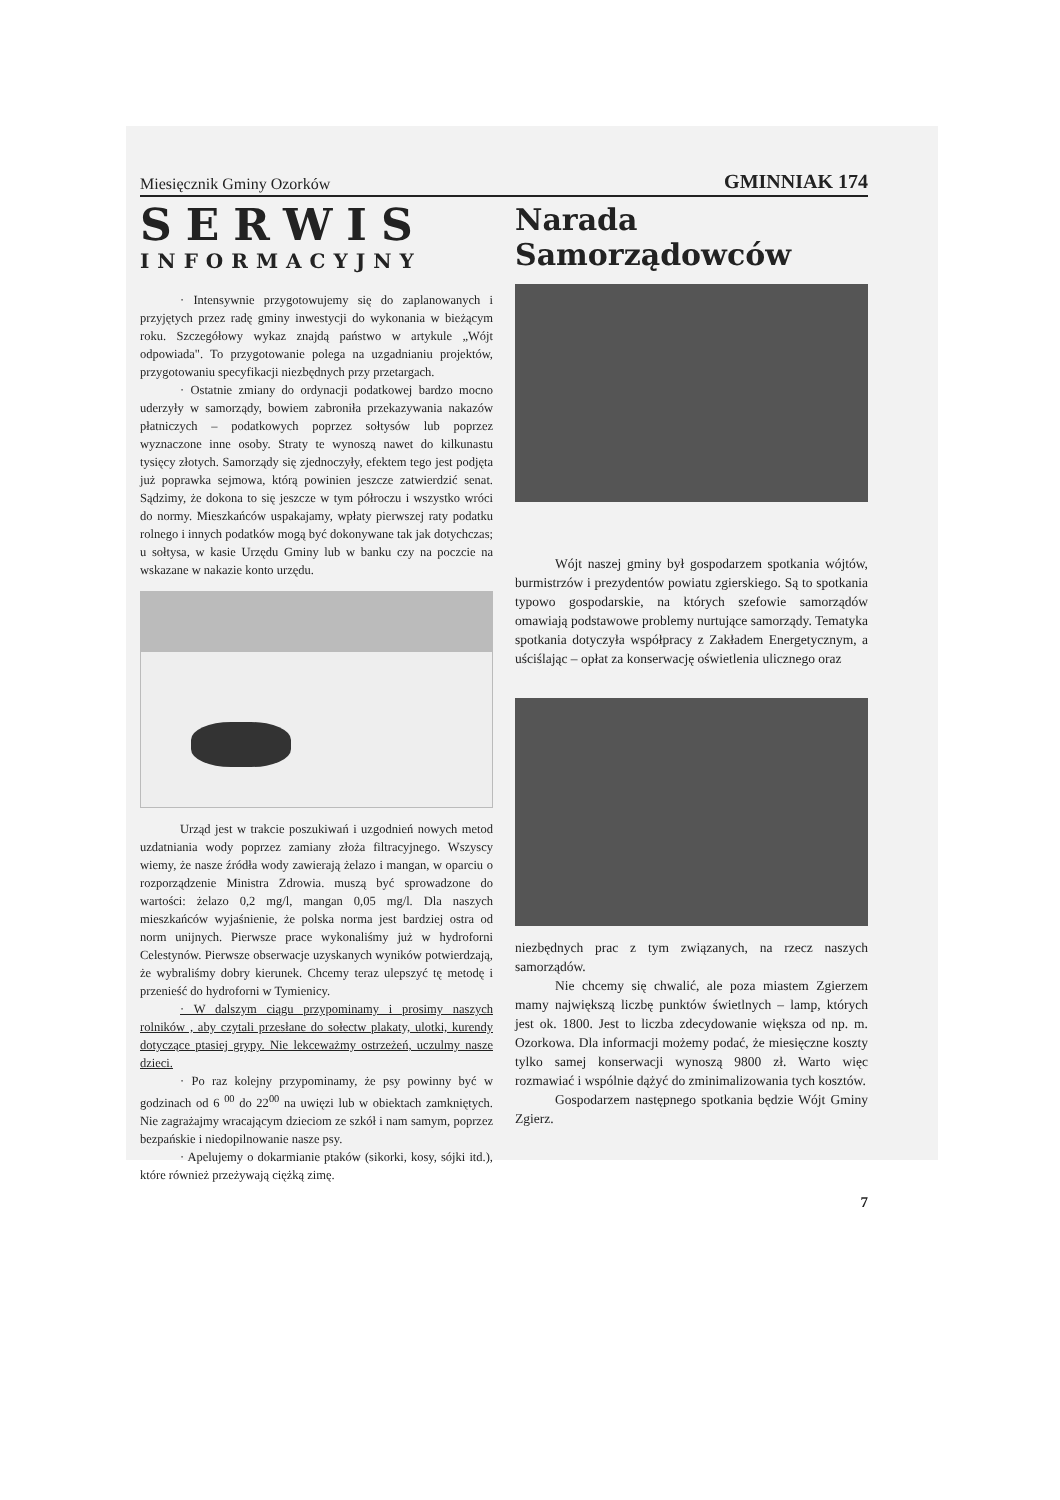Miesięcznik Gminy Ozorków GMINNIAK 174
SERWIS
INFORMACYJNY
· Intensywnie przygotowujemy się do zaplanowanych i przyjętych przez radę gminy inwestycji do wykonania w bieżącym roku. Szczegółowy wykaz znajdą państwo w artykule „Wójt odpowiada". To przygotowanie polega na uzgadnianiu projektów, przygotowaniu specyfikacji niezbędnych przy przetargach.
· Ostatnie zmiany do ordynacji podatkowej bardzo mocno uderzyły w samorządy, bowiem zabroniła przekazywania nakazów płatniczych – podatkowych poprzez sołtysów lub poprzez wyznaczone inne osoby. Straty te wynoszą nawet do kilkunastu tysięcy złotych. Samorządy się zjednoczyły, efektem tego jest podjęta już poprawka sejmowa, którą powinien jeszcze zatwierdzić senat. Sądzimy, że dokona to się jeszcze w tym półroczu i wszystko wróci do normy. Mieszkańców uspakajamy, wpłaty pierwszej raty podatku rolnego i innych podatków mogą być dokonywane tak jak dotychczas; u sołtysa, w kasie Urzędu Gminy lub w banku czy na poczcie na wskazane w nakazie konto urzędu.
Urząd jest w trakcie poszukiwań i uzgodnień nowych metod uzdatniania wody poprzez zamiany złoża filtracyjnego. Wszyscy wiemy, że nasze źródła wody zawierają żelazo i mangan, w oparciu o rozporządzenie Ministra Zdrowia. muszą być sprowadzone do wartości: żelazo 0,2 mg/l, mangan 0,05 mg/l. Dla naszych mieszkańców wyjaśnienie, że polska norma jest bardziej ostra od norm unijnych. Pierwsze prace wykonaliśmy już w hydroforni Celestynów. Pierwsze obserwacje uzyskanych wyników potwierdzają, że wybraliśmy dobry kierunek. Chcemy teraz ulepszyć tę metodę i przenieść do hydroforni w Tymienicy.
· W dalszym ciągu przypominamy i prosimy naszych rolników , aby czytali przesłane do sołectw plakaty, ulotki, kurendy dotyczące ptasiej grypy. Nie lekceważmy ostrzeżeń, uczulmy nasze dzieci.
· Po raz kolejny przypominamy, że psy powinny być w godzinach od 6 <sup>00</sup> do 22<sup>00</sup> na uwięzi lub w obiektach zamkniętych. Nie zagrażajmy wracającym dzieciom ze szkół i nam samym, poprzez bezpańskie i niedopilnowanie nasze psy.
· Apelujemy o dokarmianie ptaków (sikorki, kosy, sójki itd.), które również przeżywają ciężką zimę.
Narada
Samorządowców
Wójt naszej gminy był gospodarzem spotkania wójtów, burmistrzów i prezydentów powiatu zgierskiego. Są to spotkania typowo gospodarskie, na których szefowie samorządów omawiają podstawowe problemy nurtujące samorządy. Tematyka spotkania dotyczyła współpracy z Zakładem Energetycznym, a uściślając – opłat za konserwację oświetlenia ulicznego oraz
niezbędnych prac z tym związanych, na rzecz naszych samorządów.
Nie chcemy się chwalić, ale poza miastem Zgierzem mamy największą liczbę punktów świetlnych – lamp, których jest ok. 1800. Jest to liczba zdecydowanie większa od np. m. Ozorkowa. Dla informacji możemy podać, że miesięczne koszty tylko samej konserwacji wynoszą 9800 zł. Warto więc rozmawiać i wspólnie dążyć do zminimalizowania tych kosztów.
Gospodarzem następnego spotkania będzie Wójt Gminy Zgierz.
7